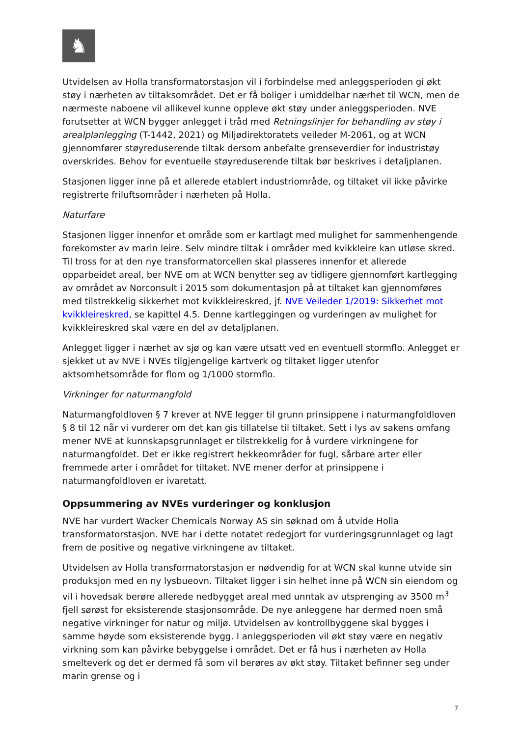♞
Utvidelsen av Holla transformatorstasjon vil i forbindelse med anleggsperioden gi økt støy i nærheten av tiltaksområdet. Det er få boliger i umiddelbar nærhet til WCN, men de nærmeste naboene vil allikevel kunne oppleve økt støy under anleggsperioden. NVE forutsetter at WCN bygger anlegget i tråd med Retningslinjer for behandling av støy i arealplanlegging (T-1442, 2021) og Miljødirektoratets veileder M-2061, og at WCN gjennomfører støyreduserende tiltak dersom anbefalte grenseverdier for industristøy overskrides. Behov for eventuelle støyreduserende tiltak bør beskrives i detaljplanen.
Stasjonen ligger inne på et allerede etablert industriområde, og tiltaket vil ikke påvirke registrerte friluftsområder i nærheten på Holla.
Naturfare
Stasjonen ligger innenfor et område som er kartlagt med mulighet for sammenhengende forekomster av marin leire. Selv mindre tiltak i områder med kvikkleire kan utløse skred. Til tross for at den nye transformatorcellen skal plasseres innenfor et allerede opparbeidet areal, ber NVE om at WCN benytter seg av tidligere gjennomført kartlegging av området av Norconsult i 2015 som dokumentasjon på at tiltaket kan gjennomføres med tilstrekkelig sikkerhet mot kvikkleireskred, jf. NVE Veileder 1/2019: Sikkerhet mot kvikkleireskred, se kapittel 4.5. Denne kartleggingen og vurderingen av mulighet for kvikkleireskred skal være en del av detaljplanen.
Anlegget ligger i nærhet av sjø og kan være utsatt ved en eventuell stormflo. Anlegget er sjekket ut av NVE i NVEs tilgjengelige kartverk og tiltaket ligger utenfor aktsomhetsområde for flom og 1/1000 stormflo.
Virkninger for naturmangfold
Naturmangfoldloven § 7 krever at NVE legger til grunn prinsippene i naturmangfoldloven § 8 til 12 når vi vurderer om det kan gis tillatelse til tiltaket. Sett i lys av sakens omfang mener NVE at kunnskapsgrunnlaget er tilstrekkelig for å vurdere virkningene for naturmangfoldet. Det er ikke registrert hekkeområder for fugl, sårbare arter eller fremmede arter i området for tiltaket. NVE mener derfor at prinsippene i naturmangfoldloven er ivaretatt.
Oppsummering av NVEs vurderinger og konklusjon
NVE har vurdert Wacker Chemicals Norway AS sin søknad om å utvide Holla transformatorstasjon. NVE har i dette notatet redegjort for vurderingsgrunnlaget og lagt frem de positive og negative virkningene av tiltaket.
Utvidelsen av Holla transformatorstasjon er nødvendig for at WCN skal kunne utvide sin produksjon med en ny lysbueovn. Tiltaket ligger i sin helhet inne på WCN sin eiendom og vil i hovedsak berøre allerede nedbygget areal med unntak av utsprenging av 3500 m<sup>3</sup> fjell sørøst for eksisterende stasjonsområde. De nye anleggene har dermed noen små negative virkninger for natur og miljø. Utvidelsen av kontrollbyggene skal bygges i samme høyde som eksisterende bygg. I anleggsperioden vil økt støy være en negativ virkning som kan påvirke bebyggelse i området. Det er få hus i nærheten av Holla smelteverk og det er dermed få som vil berøres av økt støy. Tiltaket befinner seg under marin grense og i
7